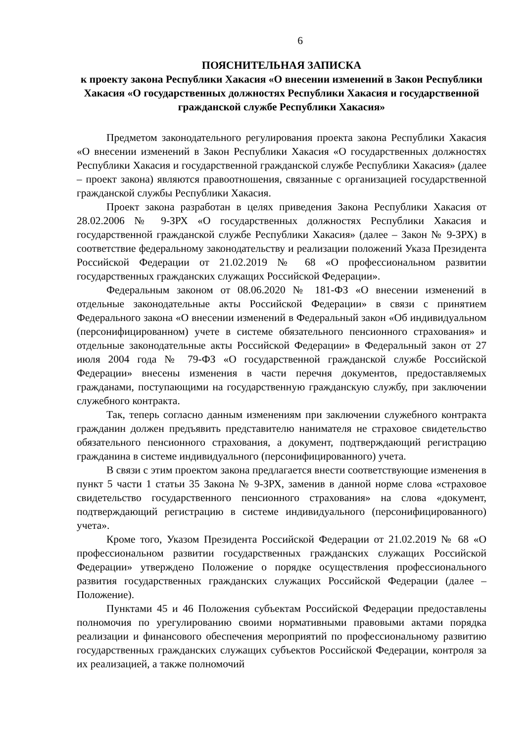6
ПОЯСНИТЕЛЬНАЯ ЗАПИСКА
к проекту закона Республики Хакасия «О внесении изменений в Закон Республики Хакасия «О государственных должностях Республики Хакасия и государственной гражданской службе Республики Хакасия»
Предметом законодательного регулирования проекта закона Республики Хакасия «О внесении изменений в Закон Республики Хакасия «О государственных должностях Республики Хакасия и государственной гражданской службе Республики Хакасия» (далее – проект закона) являются правоотношения, связанные с организацией государственной гражданской службы Республики Хакасия.
Проект закона разработан в целях приведения Закона Республики Хакасия от 28.02.2006 № 9-ЗРХ «О государственных должностях Республики Хакасия и государственной гражданской службе Республики Хакасия» (далее – Закон № 9-ЗРХ) в соответствие федеральному законодательству и реализации положений Указа Президента Российской Федерации от 21.02.2019 № 68 «О профессиональном развитии государственных гражданских служащих Российской Федерации».
Федеральным законом от 08.06.2020 № 181-ФЗ «О внесении изменений в отдельные законодательные акты Российской Федерации» в связи с принятием Федерального закона «О внесении изменений в Федеральный закон «Об индивидуальном (персонифицированном) учете в системе обязательного пенсионного страхования» и отдельные законодательные акты Российской Федерации» в Федеральный закон от 27 июля 2004 года № 79-ФЗ «О государственной гражданской службе Российской Федерации» внесены изменения в части перечня документов, предоставляемых гражданами, поступающими на государственную гражданскую службу, при заключении служебного контракта.
Так, теперь согласно данным изменениям при заключении служебного контракта гражданин должен предъявить представителю нанимателя не страховое свидетельство обязательного пенсионного страхования, а документ, подтверждающий регистрацию гражданина в системе индивидуального (персонифицированного) учета.
В связи с этим проектом закона предлагается внести соответствующие изменения в пункт 5 части 1 статьи 35 Закона № 9-ЗРХ, заменив в данной норме слова «страховое свидетельство государственного пенсионного страхования» на слова «документ, подтверждающий регистрацию в системе индивидуального (персонифицированного) учета».
Кроме того, Указом Президента Российской Федерации от 21.02.2019 № 68 «О профессиональном развитии государственных гражданских служащих Российской Федерации» утверждено Положение о порядке осуществления профессионального развития государственных гражданских служащих Российской Федерации (далее – Положение).
Пунктами 45 и 46 Положения субъектам Российской Федерации предоставлены полномочия по урегулированию своими нормативными правовыми актами порядка реализации и финансового обеспечения мероприятий по профессиональному развитию государственных гражданских служащих субъектов Российской Федерации, контроля за их реализацией, а также полномочий